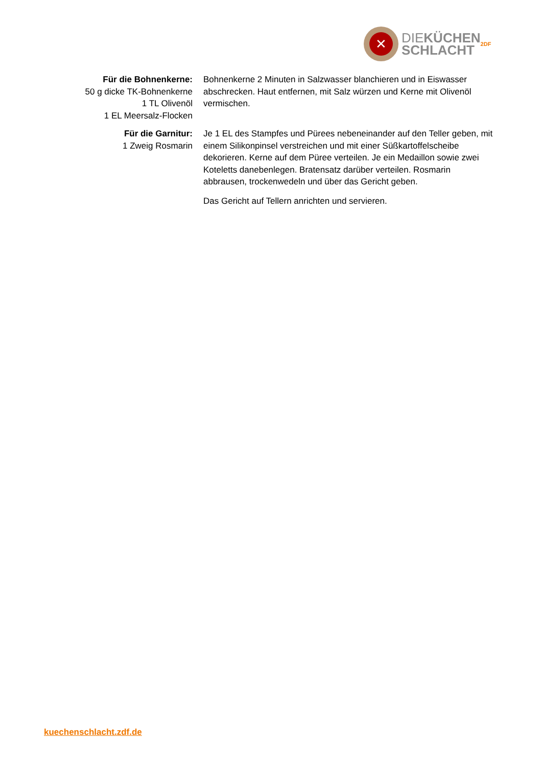✕
DIEKÜCHEN
SCHLACHT
2DF
Für die Bohnenkerne:
50 g dicke TK-Bohnenkerne
1 TL Olivenöl
1 EL Meersalz-Flocken
Bohnenkerne 2 Minuten in Salzwasser blanchieren und in Eiswasser abschrecken. Haut entfernen, mit Salz würzen und Kerne mit Olivenöl vermischen.
Für die Garnitur:
1 Zweig Rosmarin
Je 1 EL des Stampfes und Pürees nebeneinander auf den Teller geben, mit einem Silikonpinsel verstreichen und mit einer Süßkartoffelscheibe dekorieren. Kerne auf dem Püree verteilen. Je ein Medaillon sowie zwei Koteletts danebenlegen. Bratensatz darüber verteilen. Rosmarin abbrausen, trockenwedeln und über das Gericht geben.
Das Gericht auf Tellern anrichten und servieren.
kuechenschlacht.zdf.de